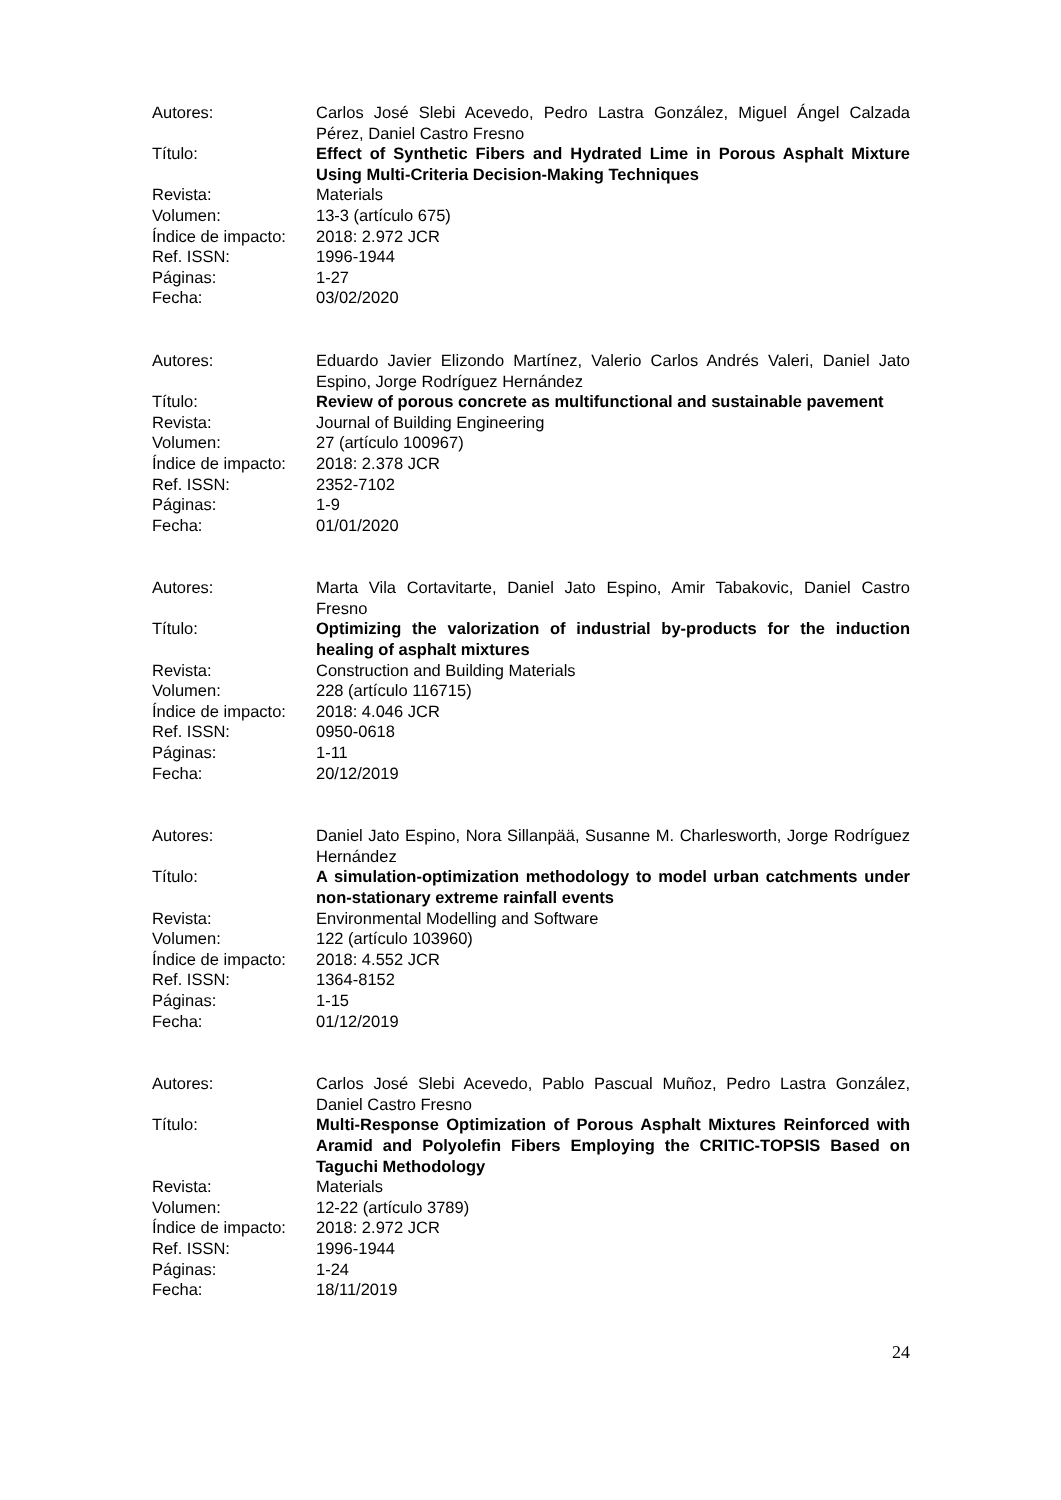| Autores: | Carlos José Slebi Acevedo, Pedro Lastra González, Miguel Ángel Calzada Pérez, Daniel Castro Fresno |
| Título: | Effect of Synthetic Fibers and Hydrated Lime in Porous Asphalt Mixture Using Multi-Criteria Decision-Making Techniques |
| Revista: | Materials |
| Volumen: | 13-3 (artículo 675) |
| Índice de impacto: | 2018: 2.972 JCR |
| Ref. ISSN: | 1996-1944 |
| Páginas: | 1-27 |
| Fecha: | 03/02/2020 |
| Autores: | Eduardo Javier Elizondo Martínez, Valerio Carlos Andrés Valeri, Daniel Jato Espino, Jorge Rodríguez Hernández |
| Título: | Review of porous concrete as multifunctional and sustainable pavement |
| Revista: | Journal of Building Engineering |
| Volumen: | 27 (artículo 100967) |
| Índice de impacto: | 2018: 2.378 JCR |
| Ref. ISSN: | 2352-7102 |
| Páginas: | 1-9 |
| Fecha: | 01/01/2020 |
| Autores: | Marta Vila Cortavitarte, Daniel Jato Espino, Amir Tabakovic, Daniel Castro Fresno |
| Título: | Optimizing the valorization of industrial by-products for the induction healing of asphalt mixtures |
| Revista: | Construction and Building Materials |
| Volumen: | 228 (artículo 116715) |
| Índice de impacto: | 2018: 4.046 JCR |
| Ref. ISSN: | 0950-0618 |
| Páginas: | 1-11 |
| Fecha: | 20/12/2019 |
| Autores: | Daniel Jato Espino, Nora Sillanpää, Susanne M. Charlesworth, Jorge Rodríguez Hernández |
| Título: | A simulation-optimization methodology to model urban catchments under non-stationary extreme rainfall events |
| Revista: | Environmental Modelling and Software |
| Volumen: | 122 (artículo 103960) |
| Índice de impacto: | 2018: 4.552 JCR |
| Ref. ISSN: | 1364-8152 |
| Páginas: | 1-15 |
| Fecha: | 01/12/2019 |
| Autores: | Carlos José Slebi Acevedo, Pablo Pascual Muñoz, Pedro Lastra González, Daniel Castro Fresno |
| Título: | Multi-Response Optimization of Porous Asphalt Mixtures Reinforced with Aramid and Polyolefin Fibers Employing the CRITIC-TOPSIS Based on Taguchi Methodology |
| Revista: | Materials |
| Volumen: | 12-22 (artículo 3789) |
| Índice de impacto: | 2018: 2.972 JCR |
| Ref. ISSN: | 1996-1944 |
| Páginas: | 1-24 |
| Fecha: | 18/11/2019 |
24